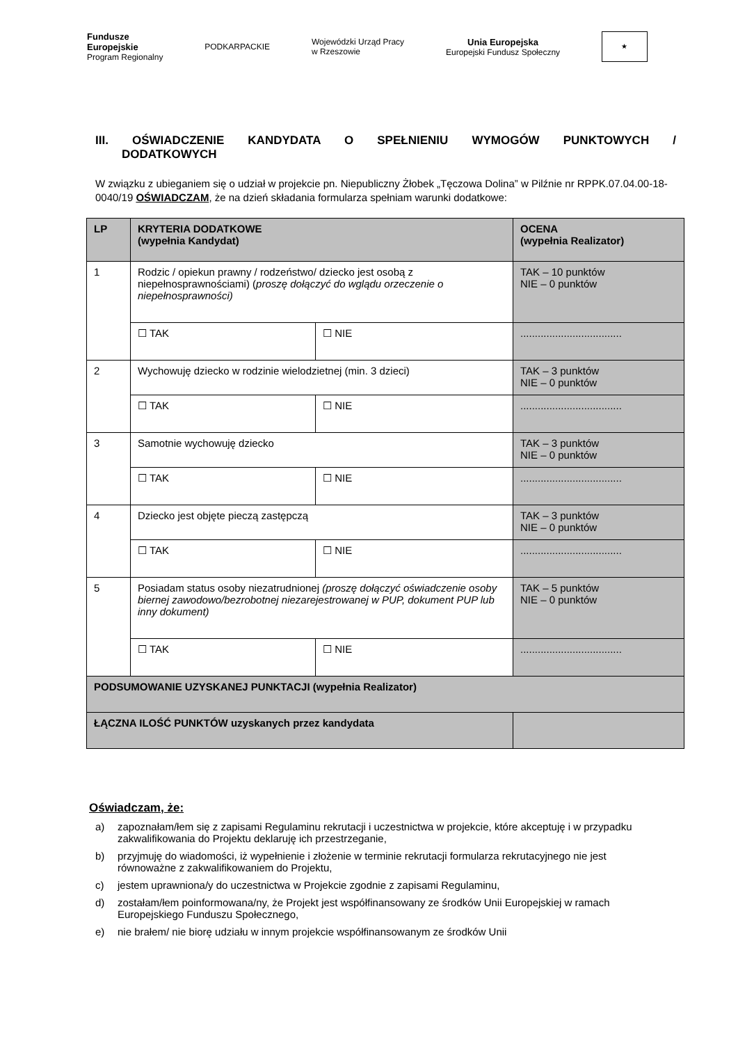Fundusze
Europejskie
Program Regionalny
PODKARPACKIE
Wojewódzki Urząd Pracy
w Rzeszowie
Unia Europejska
Europejski Fundusz Społeczny
★
III. OŚWIADCZENIE KANDYDATA O SPEŁNIENIU WYMOGÓW PUNKTOWYCH /
DODATKOWYCH
W związku z ubieganiem się o udział w projekcie pn. Niepubliczny Żłobek „Tęczowa Dolina” w Pilźnie nr RPPK.07.04.00-18-0040/19 OŚWIADCZAM, że na dzień składania formularza spełniam warunki dodatkowe:
| LP | KRYTERIA DODATKOWE (wypełnia Kandydat) | | OCENA (wypełnia Realizator) |
| --- | --- | --- | --- |
| 1 | Rodzic / opiekun prawny / rodzeństwo/ dziecko jest osobą z niepełnosprawnościami) ( proszę dołączyć do wglądu orzeczenie o niepełnosprawności) | | TAK – 10 punktów NIE – 0 punktów |
| | ☐ TAK | ☐ NIE | ................................... |
| 2 | Wychowuję dziecko w rodzinie wielodzietnej (min. 3 dzieci) | | TAK – 3 punktów NIE – 0 punktów |
| | ☐ TAK | ☐ NIE | ................................... |
| 3 | Samotnie wychowuję dziecko | | TAK – 3 punktów NIE – 0 punktów |
| | ☐ TAK | ☐ NIE | ................................... |
| 4 | Dziecko jest objęte pieczą zastępczą | | TAK – 3 punktów NIE – 0 punktów |
| | ☐ TAK | ☐ NIE | ................................... |
| 5 | Posiadam status osoby niezatrudnionej (proszę dołączyć oświadczenie osoby biernej zawodowo/bezrobotnej niezarejestrowanej w PUP, dokument PUP lub inny dokument) | | TAK – 5 punktów NIE – 0 punktów |
| | ☐ TAK | ☐ NIE | ................................... |
| PODSUMOWANIE UZYSKANEJ PUNKTACJI (wypełnia Realizator) | | | |
| ŁĄCZNA ILOŚĆ PUNKTÓW uzyskanych przez kandydata | | | |
Oświadczam, że:
a) zapoznałam/łem się z zapisami Regulaminu rekrutacji i uczestnictwa w projekcie, które akceptuję i w przypadku zakwalifikowania do Projektu deklaruję ich przestrzeganie,
b) przyjmuję do wiadomości, iż wypełnienie i złożenie w terminie rekrutacji formularza rekrutacyjnego nie jest równoważne z zakwalifikowaniem do Projektu,
c) jestem uprawniona/y do uczestnictwa w Projekcie zgodnie z zapisami Regulaminu,
d) zostałam/łem poinformowana/ny, że Projekt jest współfinansowany ze środków Unii Europejskiej w ramach Europejskiego Funduszu Społecznego,
e) nie brałem/ nie biorę udziału w innym projekcie współfinansowanym ze środków Unii